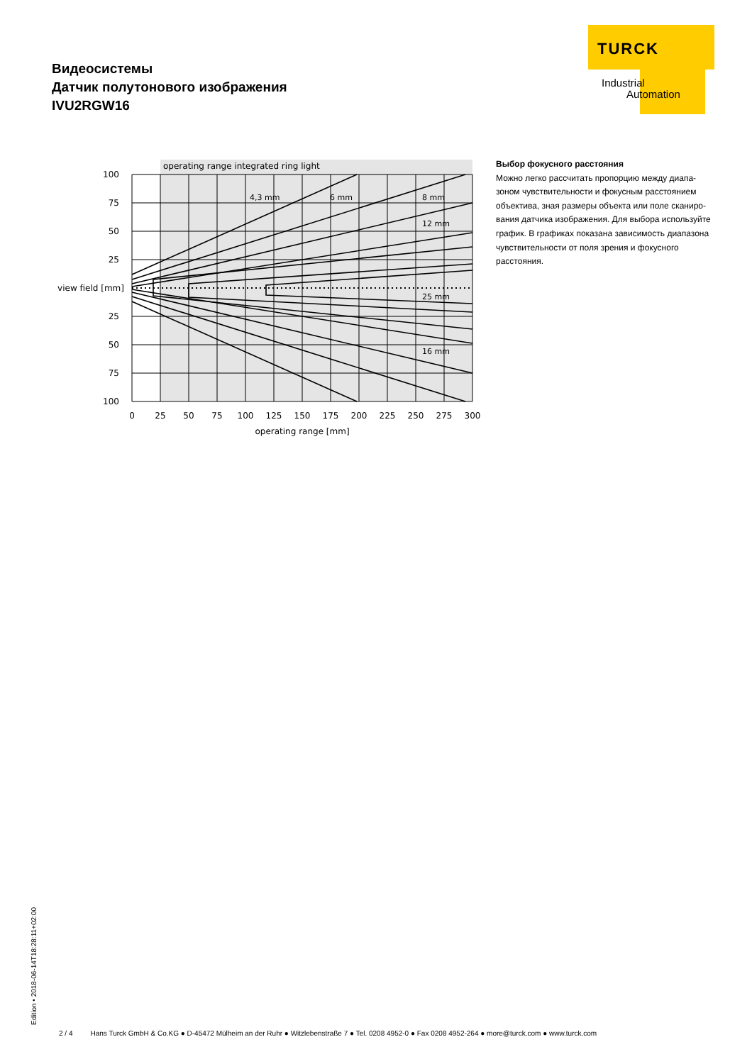TURCK
Industrial
Automation
Видеосистемы
Датчик полутонового изображения
IVU2RGW16
operating range integrated ring light
4,3 mm
6 mm
8 mm
12 mm
25 mm
16 mm
100
75
50
25
view field [mm]
25
50
75
100
0
25
50
75
100
125
150
175
200
225
250
275
300
operating range [mm]
Выбор фокусного расстояния
Можно легко рассчитать пропорцию между диапа­зоном чувствительности и фокусным расстоянием объектива, зная размеры объекта или поле сканиро­вания датчика изображения. Для выбора используй­те график. В графиках показана зависимость диапа­зона чувствительности от поля зрения и фокусного расстояния.
Edition • 2018-06-14T18:28:11+02:00
2 / 4 Hans Turck GmbH & Co.KG ● D-45472 Mülheim an der Ruhr ● Witzlebenstraße 7 ● Tel. 0208 4952-0 ● Fax 0208 4952-264 ● more@turck.com ● www.turck.com